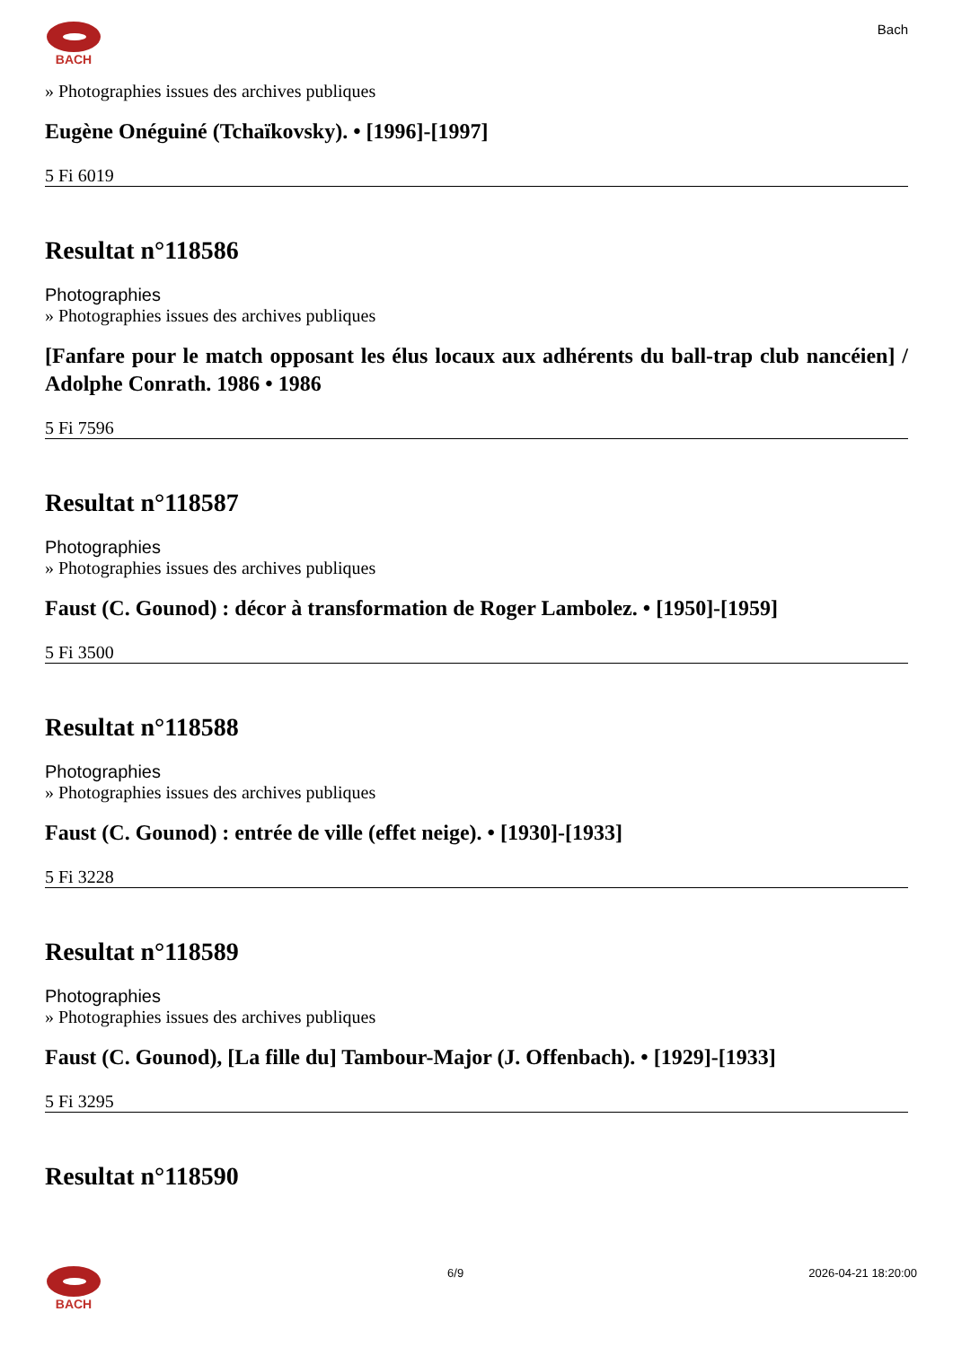BACH Bach
» Photographies issues des archives publiques
Eugène Onéguiné (Tchaïkovsky). • [1996]-[1997]
5 Fi 6019
Resultat n°118586
Photographies
» Photographies issues des archives publiques
[Fanfare pour le match opposant les élus locaux aux adhérents du ball-trap club nancéien] / Adolphe Conrath. 1986 • 1986
5 Fi 7596
Resultat n°118587
Photographies
» Photographies issues des archives publiques
Faust (C. Gounod) : décor à transformation de Roger Lambolez. • [1950]-[1959]
5 Fi 3500
Resultat n°118588
Photographies
» Photographies issues des archives publiques
Faust (C. Gounod) : entrée de ville (effet neige). • [1930]-[1933]
5 Fi 3228
Resultat n°118589
Photographies
» Photographies issues des archives publiques
Faust (C. Gounod), [La fille du] Tambour-Major (J. Offenbach). • [1929]-[1933]
5 Fi 3295
Resultat n°118590
BACH 6/9 2026-04-21 18:20:00